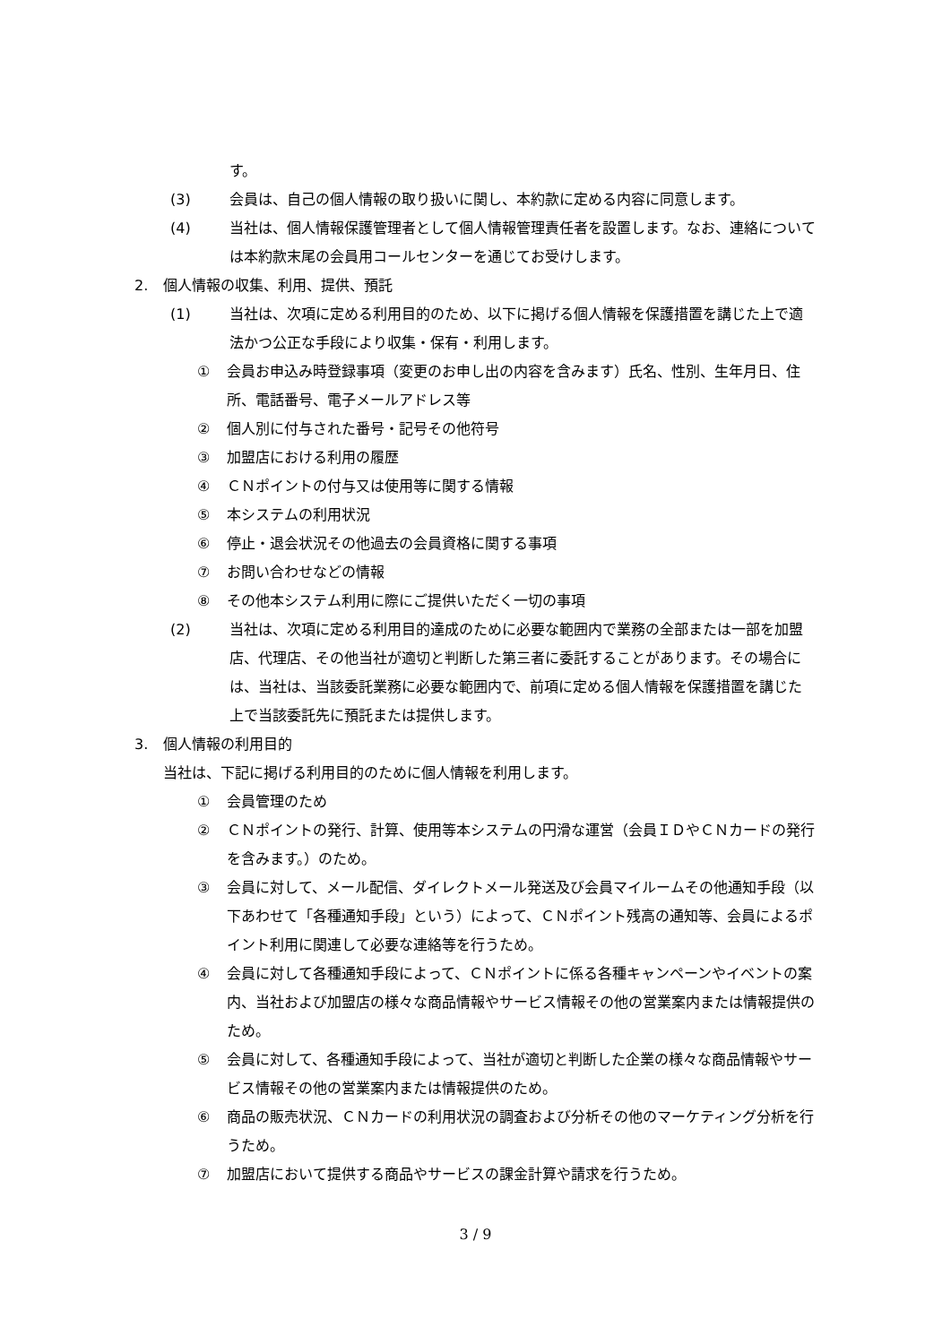す。
(3) 会員は、自己の個人情報の取り扱いに関し、本約款に定める内容に同意します。
(4) 当社は、個人情報保護管理者として個人情報管理責任者を設置します。なお、連絡については本約款末尾の会員用コールセンターを通じてお受けします。
2. 個人情報の収集、利用、提供、預託
(1) 当社は、次項に定める利用目的のため、以下に掲げる個人情報を保護措置を講じた上で適法かつ公正な手段により収集・保有・利用します。
① 会員お申込み時登録事項（変更のお申し出の内容を含みます）氏名、性別、生年月日、住所、電話番号、電子メールアドレス等
② 個人別に付与された番号・記号その他符号
③ 加盟店における利用の履歴
④ ＣＮポイントの付与又は使用等に関する情報
⑤ 本システムの利用状況
⑥ 停止・退会状況その他過去の会員資格に関する事項
⑦ お問い合わせなどの情報
⑧ その他本システム利用に際にご提供いただく一切の事項
(2) 当社は、次項に定める利用目的達成のために必要な範囲内で業務の全部または一部を加盟店、代理店、その他当社が適切と判断した第三者に委託することがあります。その場合には、当社は、当該委託業務に必要な範囲内で、前項に定める個人情報を保護措置を講じた上で当該委託先に預託または提供します。
3. 個人情報の利用目的
当社は、下記に掲げる利用目的のために個人情報を利用します。
① 会員管理のため
② ＣＮポイントの発行、計算、使用等本システムの円滑な運営（会員ＩＤやＣＮカードの発行を含みます。）のため。
③ 会員に対して、メール配信、ダイレクトメール発送及び会員マイルームその他通知手段（以下あわせて「各種通知手段」という）によって、ＣＮポイント残高の通知等、会員によるポイント利用に関連して必要な連絡等を行うため。
④ 会員に対して各種通知手段によって、ＣＮポイントに係る各種キャンペーンやイベントの案内、当社および加盟店の様々な商品情報やサービス情報その他の営業案内または情報提供のため。
⑤ 会員に対して、各種通知手段によって、当社が適切と判断した企業の様々な商品情報やサービス情報その他の営業案内または情報提供のため。
⑥ 商品の販売状況、ＣＮカードの利用状況の調査および分析その他のマーケティング分析を行うため。
⑦ 加盟店において提供する商品やサービスの課金計算や請求を行うため。
3 / 9